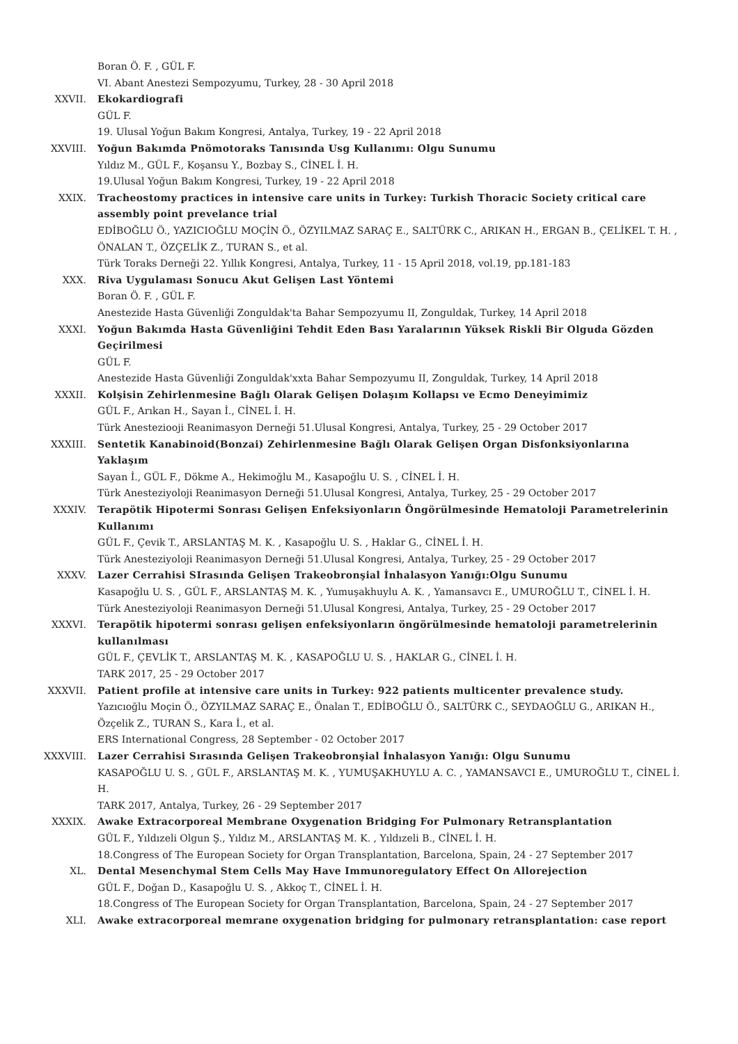Boran Ö. F. , GÜL F.
VI. Abant Anestezi Sempozyumu, Turkey, 28 - 30 April 2018
XXVII. Ekokardiografi
GÜL F.
19. Ulusal Yoğun Bakım Kongresi, Antalya, Turkey, 19 - 22 April 2018
XXVIII. Yoğun Bakımda Pnömotoraks Tanısında Usg Kullanımı: Olgu Sunumu
Yıldız M., GÜL F., Koşansu Y., Bozbay S., CİNEL İ. H.
19.Ulusal Yoğun Bakım Kongresi, Turkey, 19 - 22 April 2018
XXIX. Tracheostomy practices in intensive care units in Turkey: Turkish Thoracic Society critical care assembly point prevelance trial
EDİBOĞLU Ö., YAZICIOĞLU MOÇİN Ö., ÖZYILMAZ SARAÇ E., SALTÜRK C., ARIKAN H., ERGAN B., ÇELİKEL T. H. , ÖNALAN T., ÖZÇELİK Z., TURAN S., et al.
Türk Toraks Derneği 22. Yıllık Kongresi, Antalya, Turkey, 11 - 15 April 2018, vol.19, pp.181-183
XXX. Riva Uygulaması Sonucu Akut Gelişen Last Yöntemi
Boran Ö. F. , GÜL F.
Anestezide Hasta Güvenliği Zonguldak'ta Bahar Sempozyumu II, Zonguldak, Turkey, 14 April 2018
XXXI. Yoğun Bakımda Hasta Güvenliğini Tehdit Eden Bası Yaralarının Yüksek Riskli Bir Olguda Gözden Geçirilmesi
GÜL F.
Anestezide Hasta Güvenliği Zonguldak'xxta Bahar Sempozyumu II, Zonguldak, Turkey, 14 April 2018
XXXII. Kolşisin Zehirlenmesine Bağlı Olarak Gelişen Dolaşım Kollapsı ve Ecmo Deneyimimiz
GÜL F., Arıkan H., Sayan İ., CİNEL İ. H.
Türk Anesteziooji Reanimasyon Derneği 51.Ulusal Kongresi, Antalya, Turkey, 25 - 29 October 2017
XXXIII. Sentetik Kanabinoid(Bonzai) Zehirlenmesine Bağlı Olarak Gelişen Organ Disfonksiyonlarına Yaklaşım
Sayan İ., GÜL F., Dökme A., Hekimoğlu M., Kasapoğlu U. S. , CİNEL İ. H.
Türk Anesteziyoloji Reanimasyon Derneği 51.Ulusal Kongresi, Antalya, Turkey, 25 - 29 October 2017
XXXIV. Terapötik Hipotermi Sonrası Gelişen Enfeksiyonların Öngörülmesinde Hematoloji Parametrelerinin Kullanımı
GÜL F., Çevik T., ARSLANTAŞ M. K. , Kasapoğlu U. S. , Haklar G., CİNEL İ. H.
Türk Anesteziyoloji Reanimasyon Derneği 51.Ulusal Kongresi, Antalya, Turkey, 25 - 29 October 2017
XXXV. Lazer Cerrahisi SIrasında Gelişen Trakeobronşial İnhalasyon Yanığı:Olgu Sunumu
Kasapoğlu U. S. , GÜL F., ARSLANTAŞ M. K. , Yumuşakhuylu A. K. , Yamansavcı E., UMUROĞLU T., CİNEL İ. H.
Türk Anesteziyoloji Reanimasyon Derneği 51.Ulusal Kongresi, Antalya, Turkey, 25 - 29 October 2017
XXXVI. Terapötik hipotermi sonrası gelişen enfeksiyonların öngörülmesinde hematoloji parametrelerinin kullanılması
GÜL F., ÇEVLİK T., ARSLANTAŞ M. K. , KASAPOĞLU U. S. , HAKLAR G., CİNEL İ. H.
TARK 2017, 25 - 29 October 2017
XXXVII. Patient profile at intensive care units in Turkey: 922 patients multicenter prevalence study.
Yazıcıoğlu Moçin Ö., ÖZYILMAZ SARAÇ E., Önalan T., EDİBOĞLU Ö., SALTÜRK C., SEYDAOĞLU G., ARIKAN H., Özçelik Z., TURAN S., Kara İ., et al.
ERS International Congress, 28 September - 02 October 2017
XXXVIII. Lazer Cerrahisi Sırasında Gelişen Trakeobronşial İnhalasyon Yanığı: Olgu Sunumu
KASAPOĞLU U. S. , GÜL F., ARSLANTAŞ M. K. , YUMUŞAKHUYLU A. C. , YAMANSAVCI E., UMUROĞLU T., CİNEL İ. H.
TARK 2017, Antalya, Turkey, 26 - 29 September 2017
XXXIX. Awake Extracorporeal Membrane Oxygenation Bridging For Pulmonary Retransplantation
GÜL F., Yıldızeli Olgun Ş., Yıldız M., ARSLANTAŞ M. K. , Yıldızeli B., CİNEL İ. H.
18.Congress of The European Society for Organ Transplantation, Barcelona, Spain, 24 - 27 September 2017
XL. Dental Mesenchymal Stem Cells May Have Immunoregulatory Effect On Allorejection
GÜL F., Doğan D., Kasapoğlu U. S. , Akkoç T., CİNEL İ. H.
18.Congress of The European Society for Organ Transplantation, Barcelona, Spain, 24 - 27 September 2017
XLI. Awake extracorporeal memrane oxygenation bridging for pulmonary retransplantation: case report